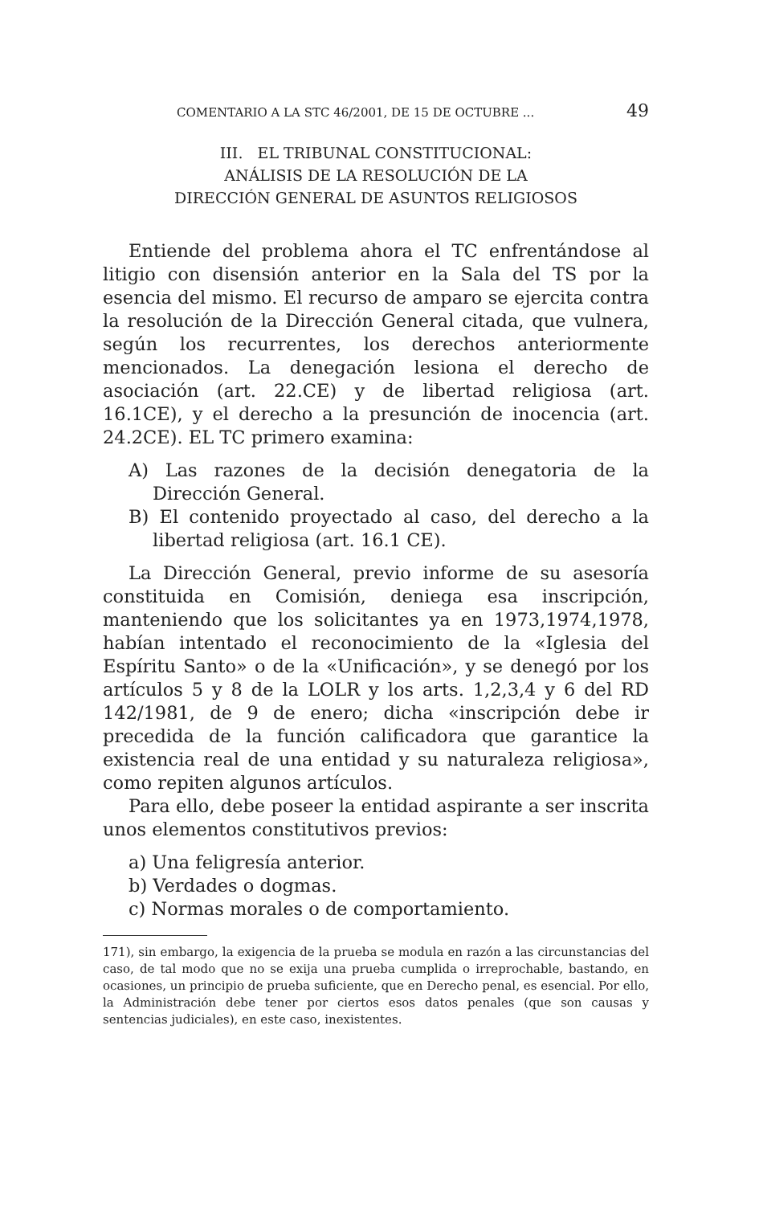COMENTARIO A LA STC 46/2001, DE 15 DE OCTUBRE ... 49
III. EL TRIBUNAL CONSTITUCIONAL:
ANÁLISIS DE LA RESOLUCIÓN DE LA
DIRECCIÓN GENERAL DE ASUNTOS RELIGIOSOS
Entiende del problema ahora el TC enfrentándose al litigio con disensión anterior en la Sala del TS por la esencia del mismo. El recurso de amparo se ejercita contra la resolución de la Dirección General citada, que vulnera, según los recurrentes, los derechos anteriormente mencionados. La denegación lesiona el derecho de asociación (art. 22.CE) y de libertad religiosa (art. 16.1CE), y el derecho a la presunción de inocencia (art. 24.2CE). EL TC primero examina:
A) Las razones de la decisión denegatoria de la Dirección General.
B) El contenido proyectado al caso, del derecho a la libertad religiosa (art. 16.1 CE).
La Dirección General, previo informe de su asesoría constituida en Comisión, deniega esa inscripción, manteniendo que los solicitantes ya en 1973,1974,1978, habían intentado el reconocimiento de la «Iglesia del Espíritu Santo» o de la «Unificación», y se denegó por los artículos 5 y 8 de la LOLR y los arts. 1,2,3,4 y 6 del RD 142/1981, de 9 de enero; dicha «inscripción debe ir precedida de la función calificadora que garantice la existencia real de una entidad y su naturaleza religiosa», como repiten algunos artículos.
Para ello, debe poseer la entidad aspirante a ser inscrita unos elementos constitutivos previos:
a) Una feligresía anterior.
b) Verdades o dogmas.
c) Normas morales o de comportamiento.
171), sin embargo, la exigencia de la prueba se modula en razón a las circunstancias del caso, de tal modo que no se exija una prueba cumplida o irreprochable, bastando, en ocasiones, un principio de prueba suficiente, que en Derecho penal, es esencial. Por ello, la Administración debe tener por ciertos esos datos penales (que son causas y sentencias judiciales), en este caso, inexistentes.